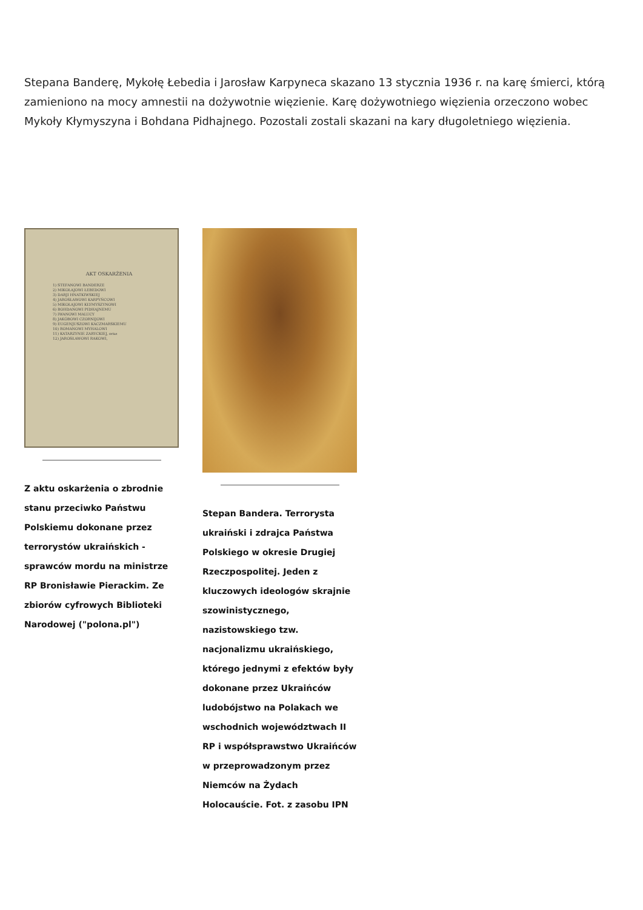Stepana Banderę, Mykołę Łebedia i Jarosław Karpyneca skazano 13 stycznia 1936 r. na karę śmierci, którą zamieniono na mocy amnestii na dożywotnie więzienie. Karę dożywotniego więzienia orzeczono wobec Mykoły Kłymyszyna i Bohdana Pidhajnego. Pozostali zostali skazani na kary długoletniego więzienia.
AKT OSKARŻENIA
1) STEFANOWI BANDERZE
2) MIKOŁAJOWI ŁEBEDOWI
3) DARJI HNATKIWSKIEJ
4) JAROSŁAWOWI KARPYŃCOWI
5) MIKOŁAJOWI KŁYMYSZYNOWI
6) BOHDANOWI PIDHAJNEMU
7) IWANOWI MALUCY
8) JAKÓBOWI CZORNIJOWI
9) EUGENJUSZOWI KACZMARSKIEMU
10) ROMANOWI MYHALOWI
11) KATARZYNIE ZARYCKIEJ, oraz
12) JAROSŁAWOWI RAKOWI,
Z aktu oskarżenia o zbrodnie stanu przeciwko Państwu Polskiemu dokonane przez terrorystów ukraińskich - sprawców mordu na ministrze RP Bronisławie Pierackim. Ze zbiorów cyfrowych Biblioteki Narodowej ("polona.pl")
Stepan Bandera. Terrorysta ukraiński i zdrajca Państwa Polskiego w okresie Drugiej Rzeczpospolitej. Jeden z kluczowych ideologów skrajnie szowinistycznego, nazistowskiego tzw. nacjonalizmu ukraińskiego, którego jednymi z efektów były dokonane przez Ukraińców ludobójstwo na Polakach we wschodnich województwach II RP i współsprawstwo Ukraińców w przeprowadzonym przez Niemców na Żydach Holocauście. Fot. z zasobu IPN